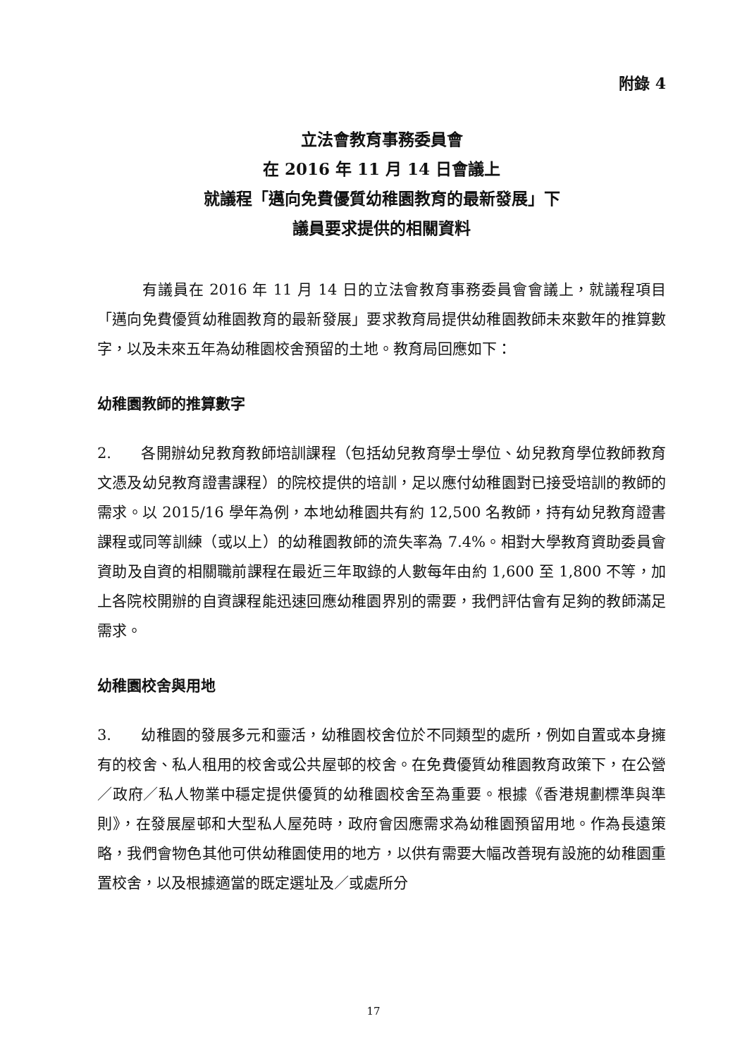附錄 4
立法會教育事務委員會
在 2016 年 11 月 14 日會議上
就議程「邁向免費優質幼稚園教育的最新發展」下
議員要求提供的相關資料
有議員在 2016 年 11 月 14 日的立法會教育事務委員會會議上，就議程項目「邁向免費優質幼稚園教育的最新發展」要求教育局提供幼稚園教師未來數年的推算數字，以及未來五年為幼稚園校舍預留的土地。教育局回應如下：
幼稚園教師的推算數字
2. 各開辦幼兒教育教師培訓課程（包括幼兒教育學士學位、幼兒教育學位教師教育文憑及幼兒教育證書課程）的院校提供的培訓，足以應付幼稚園對已接受培訓的教師的需求。以 2015/16 學年為例，本地幼稚園共有約 12,500 名教師，持有幼兒教育證書課程或同等訓練（或以上）的幼稚園教師的流失率為 7.4%。相對大學教育資助委員會資助及自資的相關職前課程在最近三年取錄的人數每年由約 1,600 至 1,800 不等，加上各院校開辦的自資課程能迅速回應幼稚園界別的需要，我們評估會有足夠的教師滿足需求。
幼稚園校舍與用地
3. 幼稚園的發展多元和靈活，幼稚園校舍位於不同類型的處所，例如自置或本身擁有的校舍、私人租用的校舍或公共屋邨的校舍。在免費優質幼稚園教育政策下，在公營／政府／私人物業中穩定提供優質的幼稚園校舍至為重要。根據《香港規劃標準與準則》，在發展屋邨和大型私人屋苑時，政府會因應需求為幼稚園預留用地。作為長遠策略，我們會物色其他可供幼稚園使用的地方，以供有需要大幅改善現有設施的幼稚園重置校舍，以及根據適當的既定選址及／或處所分
17